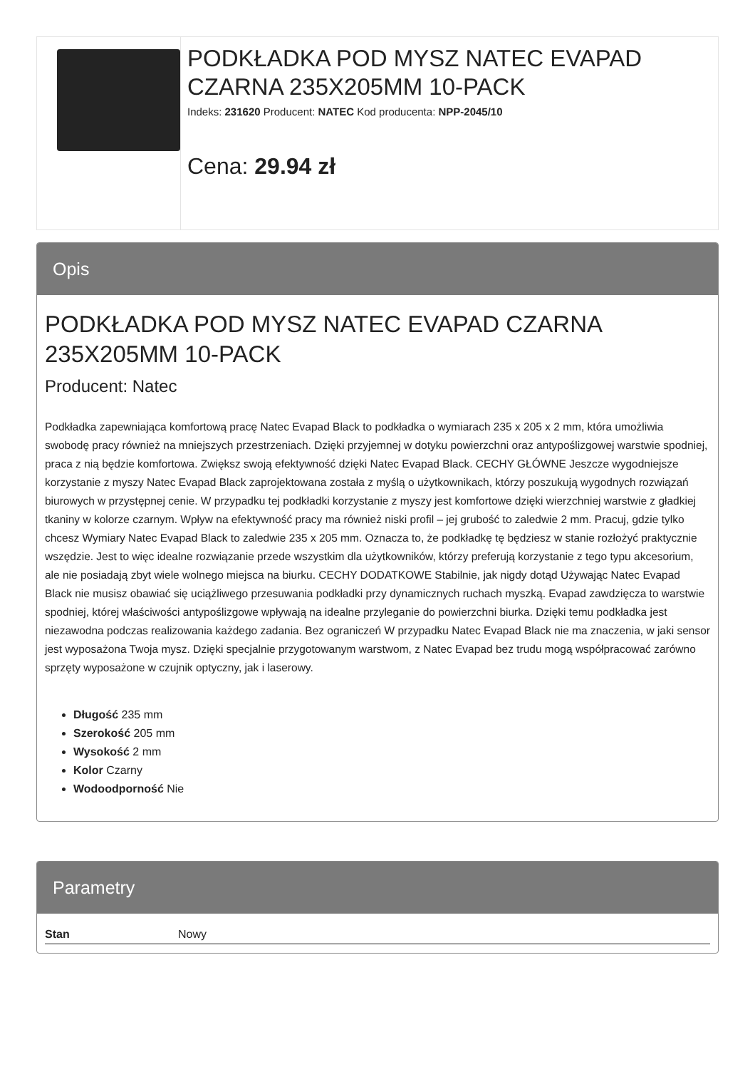PODKŁADKA POD MYSZ NATEC EVAPAD CZARNA 235X205MM 10-PACK
Indeks: 231620 Producent: NATEC Kod producenta: NPP-2045/10
Cena: 29.94 zł
Opis
PODKŁADKA POD MYSZ NATEC EVAPAD CZARNA 235X205MM 10-PACK
Producent: Natec
Podkładka zapewniająca komfortową pracę Natec Evapad Black to podkładka o wymiarach 235 x 205 x 2 mm, która umożliwia swobodę pracy również na mniejszych przestrzeniach. Dzięki przyjemnej w dotyku powierzchni oraz antypoślizgowej warstwie spodniej, praca z nią będzie komfortowa. Zwiększ swoją efektywność dzięki Natec Evapad Black. CECHY GŁÓWNE Jeszcze wygodniejsze korzystanie z myszy Natec Evapad Black zaprojektowana została z myślą o użytkownikach, którzy poszukują wygodnych rozwiązań biurowych w przystępnej cenie. W przypadku tej podkładki korzystanie z myszy jest komfortowe dzięki wierzchniej warstwie z gładkiej tkaniny w kolorze czarnym. Wpływ na efektywność pracy ma również niski profil – jej grubość to zaledwie 2 mm. Pracuj, gdzie tylko chcesz Wymiary Natec Evapad Black to zaledwie 235 x 205 mm. Oznacza to, że podkładkę tę będziesz w stanie rozłożyć praktycznie wszędzie. Jest to więc idealne rozwiązanie przede wszystkim dla użytkowników, którzy preferują korzystanie z tego typu akcesorium, ale nie posiadają zbyt wiele wolnego miejsca na biurku. CECHY DODATKOWE Stabilnie, jak nigdy dotąd Używając Natec Evapad Black nie musisz obawiać się uciążliwego przesuwania podkładki przy dynamicznych ruchach myszką. Evapad zawdzięcza to warstwie spodniej, której właściwości antypoślizgowe wpływają na idealne przyleganie do powierzchni biurka. Dzięki temu podkładka jest niezawodna podczas realizowania każdego zadania. Bez ograniczeń W przypadku Natec Evapad Black nie ma znaczenia, w jaki sensor jest wyposażona Twoja mysz. Dzięki specjalnie przygotowanym warstwom, z Natec Evapad bez trudu mogą współpracować zarówno sprzęty wyposażone w czujnik optyczny, jak i laserowy.
Długość 235 mm
Szerokość 205 mm
Wysokość 2 mm
Kolor Czarny
Wodoodporność Nie
Parametry
| Stan | Nowy |